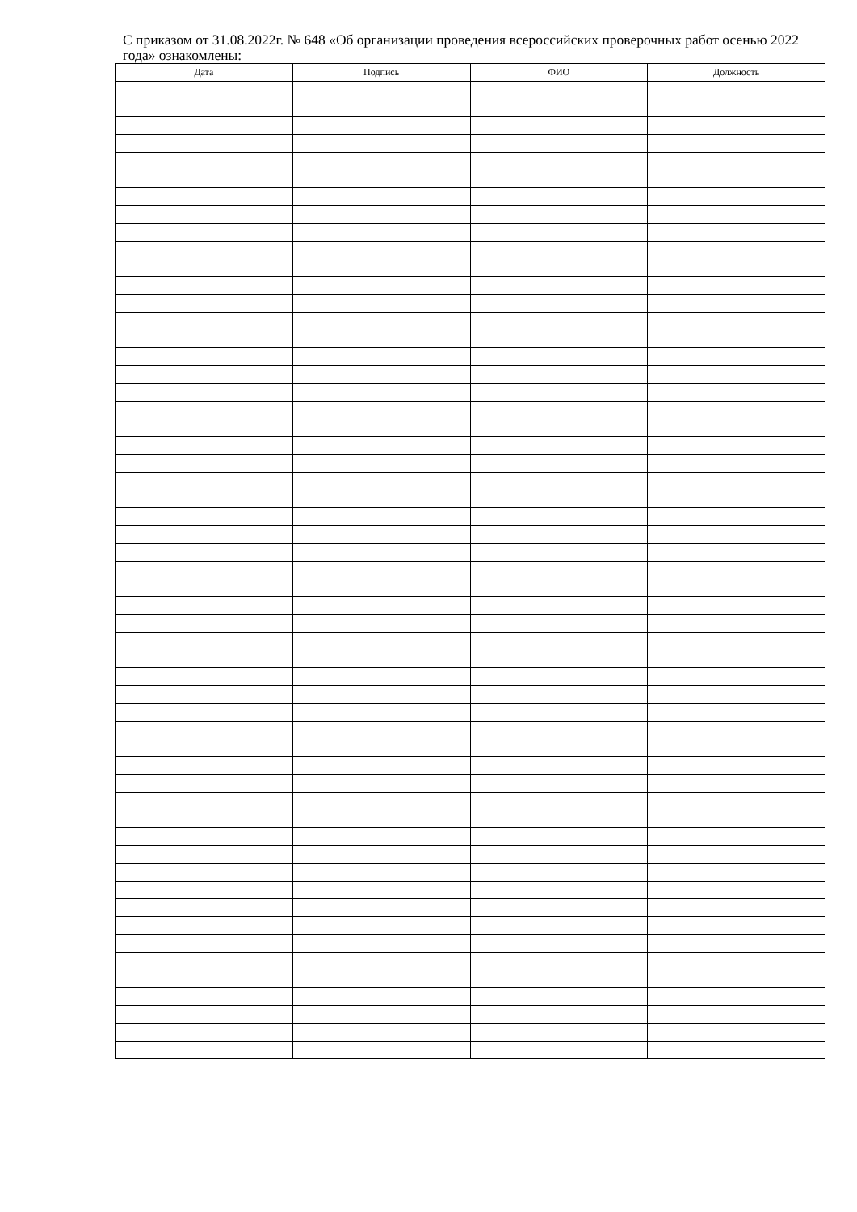С приказом от 31.08.2022г. № 648 «Об организации проведения всероссийских проверочных работ осенью 2022 года» ознакомлены:
| Дата | Подпись | ФИО | Должность |
| --- | --- | --- | --- |